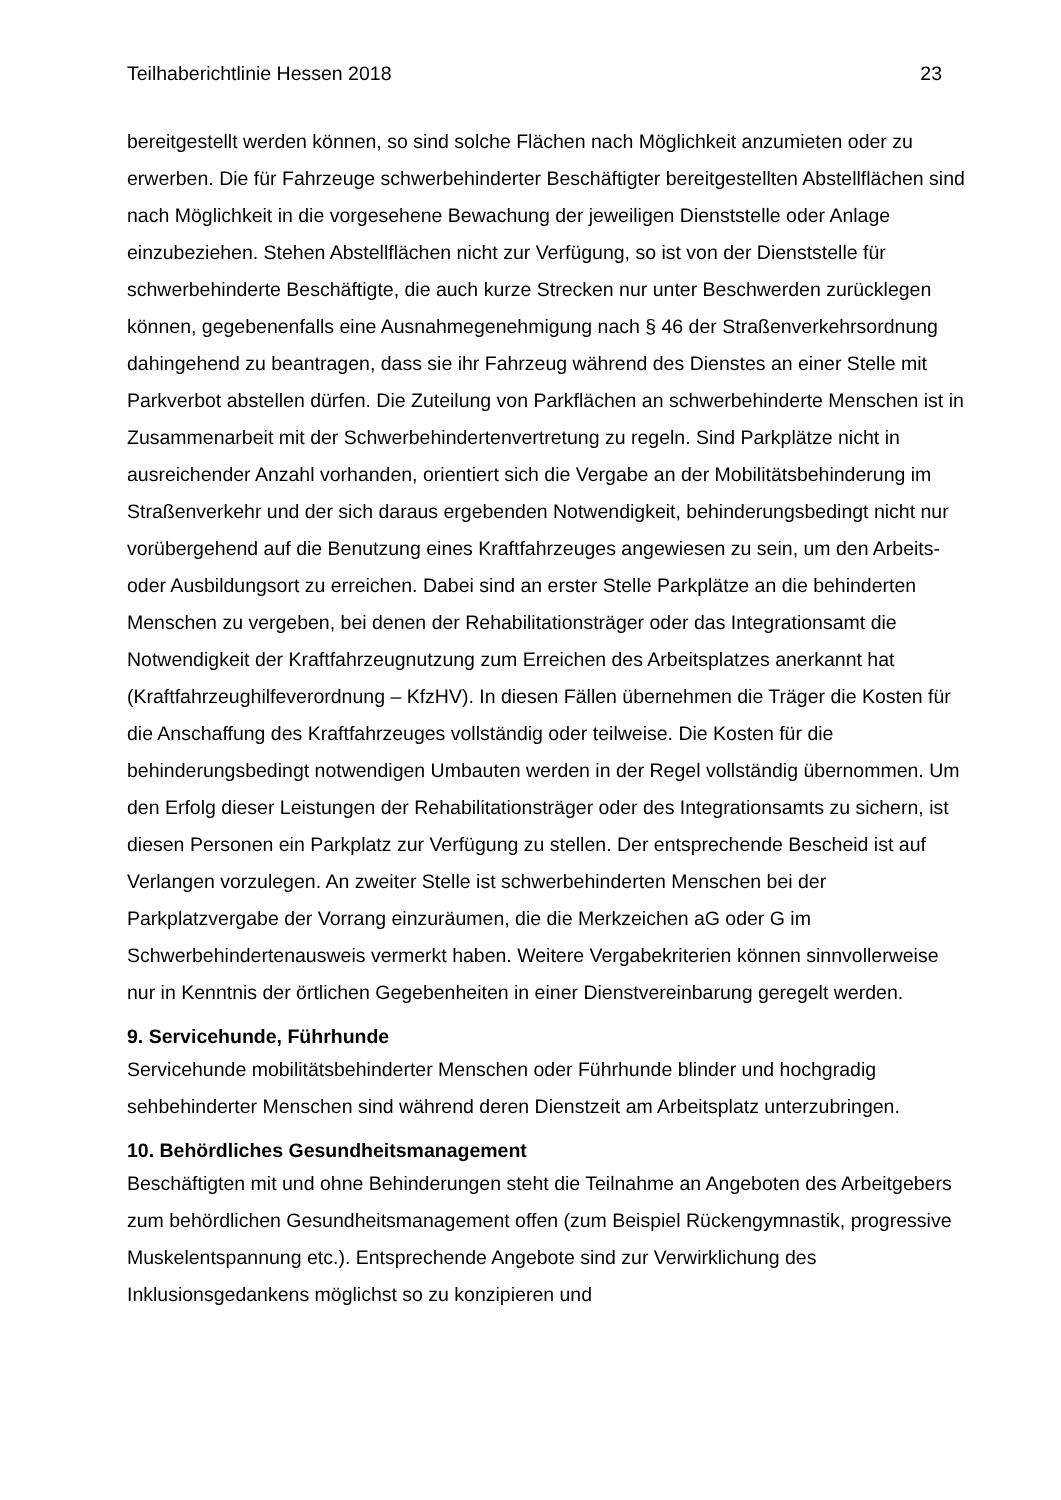Teilhaberichtlinie Hessen 2018 23
bereitgestellt werden können, so sind solche Flächen nach Möglichkeit anzumieten oder zu erwerben. Die für Fahrzeuge schwerbehinderter Beschäftigter bereitgestellten Abstellflächen sind nach Möglichkeit in die vorgesehene Bewachung der jeweiligen Dienststelle oder Anlage einzubeziehen. Stehen Abstellflächen nicht zur Verfügung, so ist von der Dienststelle für schwerbehinderte Beschäftigte, die auch kurze Strecken nur unter Beschwerden zurücklegen können, gegebenenfalls eine Ausnahmegenehmigung nach § 46 der Straßenverkehrsordnung dahingehend zu beantragen, dass sie ihr Fahrzeug während des Dienstes an einer Stelle mit Parkverbot abstellen dürfen. Die Zuteilung von Parkflächen an schwerbehinderte Menschen ist in Zusammenarbeit mit der Schwerbehindertenvertretung zu regeln. Sind Parkplätze nicht in ausreichender Anzahl vorhanden, orientiert sich die Vergabe an der Mobilitätsbehinderung im Straßenverkehr und der sich daraus ergebenden Notwendigkeit, behinderungsbedingt nicht nur vorübergehend auf die Benutzung eines Kraftfahrzeuges angewiesen zu sein, um den Arbeits- oder Ausbildungsort zu erreichen. Dabei sind an erster Stelle Parkplätze an die behinderten Menschen zu vergeben, bei denen der Rehabilitationsträger oder das Integrationsamt die Notwendigkeit der Kraftfahrzeugnutzung zum Erreichen des Arbeitsplatzes anerkannt hat (Kraftfahrzeughilfeverordnung – KfzHV). In diesen Fällen übernehmen die Träger die Kosten für die Anschaffung des Kraftfahrzeuges vollständig oder teilweise. Die Kosten für die behinderungsbedingt notwendigen Umbauten werden in der Regel vollständig übernommen. Um den Erfolg dieser Leistungen der Rehabilitationsträger oder des Integrationsamts zu sichern, ist diesen Personen ein Parkplatz zur Verfügung zu stellen. Der entsprechende Bescheid ist auf Verlangen vorzulegen. An zweiter Stelle ist schwerbehinderten Menschen bei der Parkplatzvergabe der Vorrang einzuräumen, die die Merkzeichen aG oder G im Schwerbehindertenausweis vermerkt haben. Weitere Vergabekriterien können sinnvollerweise nur in Kenntnis der örtlichen Gegebenheiten in einer Dienstvereinbarung geregelt werden.
9. Servicehunde, Führhunde
Servicehunde mobilitätsbehinderter Menschen oder Führhunde blinder und hochgradig sehbehinderter Menschen sind während deren Dienstzeit am Arbeitsplatz unterzubringen.
10. Behördliches Gesundheitsmanagement
Beschäftigten mit und ohne Behinderungen steht die Teilnahme an Angeboten des Arbeitgebers zum behördlichen Gesundheitsmanagement offen (zum Beispiel Rückengymnastik, progressive Muskelentspannung etc.). Entsprechende Angebote sind zur Verwirklichung des Inklusionsgedankens möglichst so zu konzipieren und